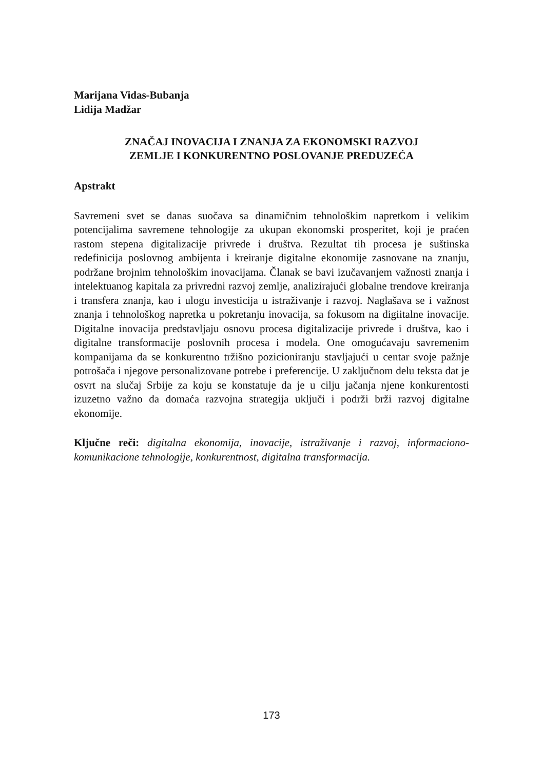Marijana Vidas-Bubanja
Lidija Madžar
ZNAČAJ INOVACIJA I ZNANJA ZA EKONOMSKI RAZVOJ
ZEMLJE I KONKURENTNO POSLOVANJE PREDUZEĆA
Apstrakt
Savremeni svet se danas suočava sa dinamičnim tehnološkim napretkom i velikim potencijalima savremene tehnologije za ukupan ekonomski prosperitet, koji je praćen rastom stepena digitalizacije privrede i društva. Rezultat tih procesa je suštinska redefinicija poslovnog ambijenta i kreiranje digitalne ekonomije zasnovane na znanju, podržane brojnim tehnološkim inovacijama. Članak se bavi izučavanjem važnosti znanja i intelektuanog kapitala za privredni razvoj zemlje, analizirajući globalne trendove kreiranja i transfera znanja, kao i ulogu investicija u istraživanje i razvoj. Naglašava se i važnost znanja i tehnološkog napretka u pokretanju inovacija, sa fokusom na digiitalne inovacije. Digitalne inovacija predstavljaju osnovu procesa digitalizacije privrede i društva, kao i digitalne transformacije poslovnih procesa i modela. One omogućavaju savremenim kompanijama da se konkurentno tržišno pozicioniranju stavljajući u centar svoje pažnje potrošača i njegove personalizovane potrebe i preferencije. U zaključnom delu teksta dat je osvrt na slučaj Srbije za koju se konstatuje da je u cilju jačanja njene konkurentosti izuzetno važno da domaća razvojna strategija uključi i podrži brži razvoj digitalne ekonomije.
Ključne reči: digitalna ekonomija, inovacije, istraživanje i razvoj, informaciono-komunikacione tehnologije, konkurentnost, digitalna transformacija.
173